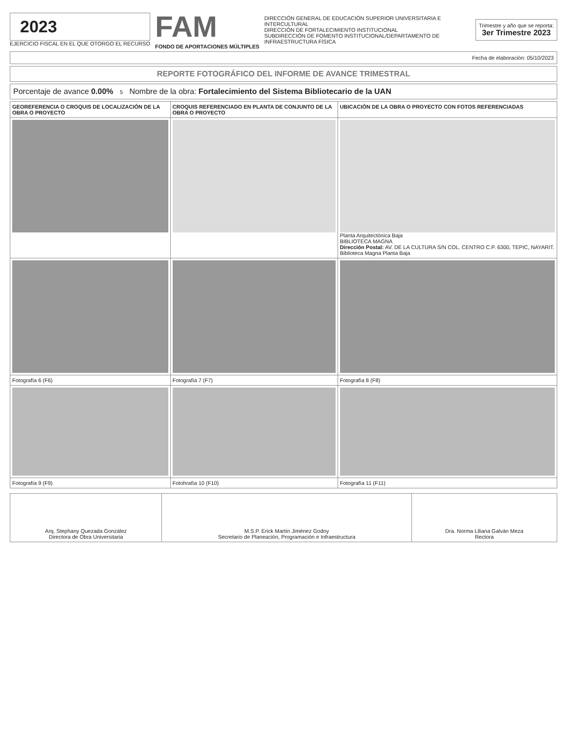2023
EJERCICIO FISCAL EN EL QUE OTORGO EL RECURSO
FAM
FONDO DE APORTACIONES MÚLTIPLES
DIRECCIÓN GENERAL DE EDUCACIÓN SUPERIOR UNIVERSITARIA E INTERCULTURAL
DIRECCIÓN DE FORTALECIMIENTO INSTITUCIONAL
SUBDIRECCIÓN DE FOMENTO INSTITUCIONAL/DEPARTAMENTO DE INFRAESTRUCTURA FÍSICA
Trimestre y año que se reporta:
3er Trimestre 2023
Fecha de elaboración: 05/10/2023
REPORTE FOTOGRÁFICO DEL INFORME DE AVANCE TRIMESTRAL
Porcentaje de avance 0.00% 5 Nombre de la obra: Fortalecimiento del Sistema Bibliotecario de la UAN
| GEOREFERENCIA O CROQUIS DE LOCALIZACIÓN DE LA OBRA O PROYECTO | CROQUIS REFERENCIADO EN PLANTA DE CONJUNTO DE LA OBRA O PROYECTO | UBICACIÓN DE LA OBRA O PROYECTO CON FOTOS REFERENCIADAS |
| --- | --- | --- |
| | | Planta Arquitectónica Baja BIBLIOTECA MAGNA Dirección Postal: AV. DE LA CULTURA S/N COL. CENTRO C.P. 6300, TEPIC, NAYARIT. Biblioteca Magna Planta Baja |
| Fotografía 6 (F6) | Fotografía 7 (F7) | Fotografía 8 (F8) |
| Fotografía 9 (F9) | Fotohrafía 10 (F10) | Fotografía 11 (F11) |
| Arq. Stephany Quezada González Directora de Obra Universitaria | M.S.P. Erick Martín Jiménez Godoy Secretario de Planeación, Programación e Infraestructura | Dra. Norma Liliana Galván Meza Rectora |